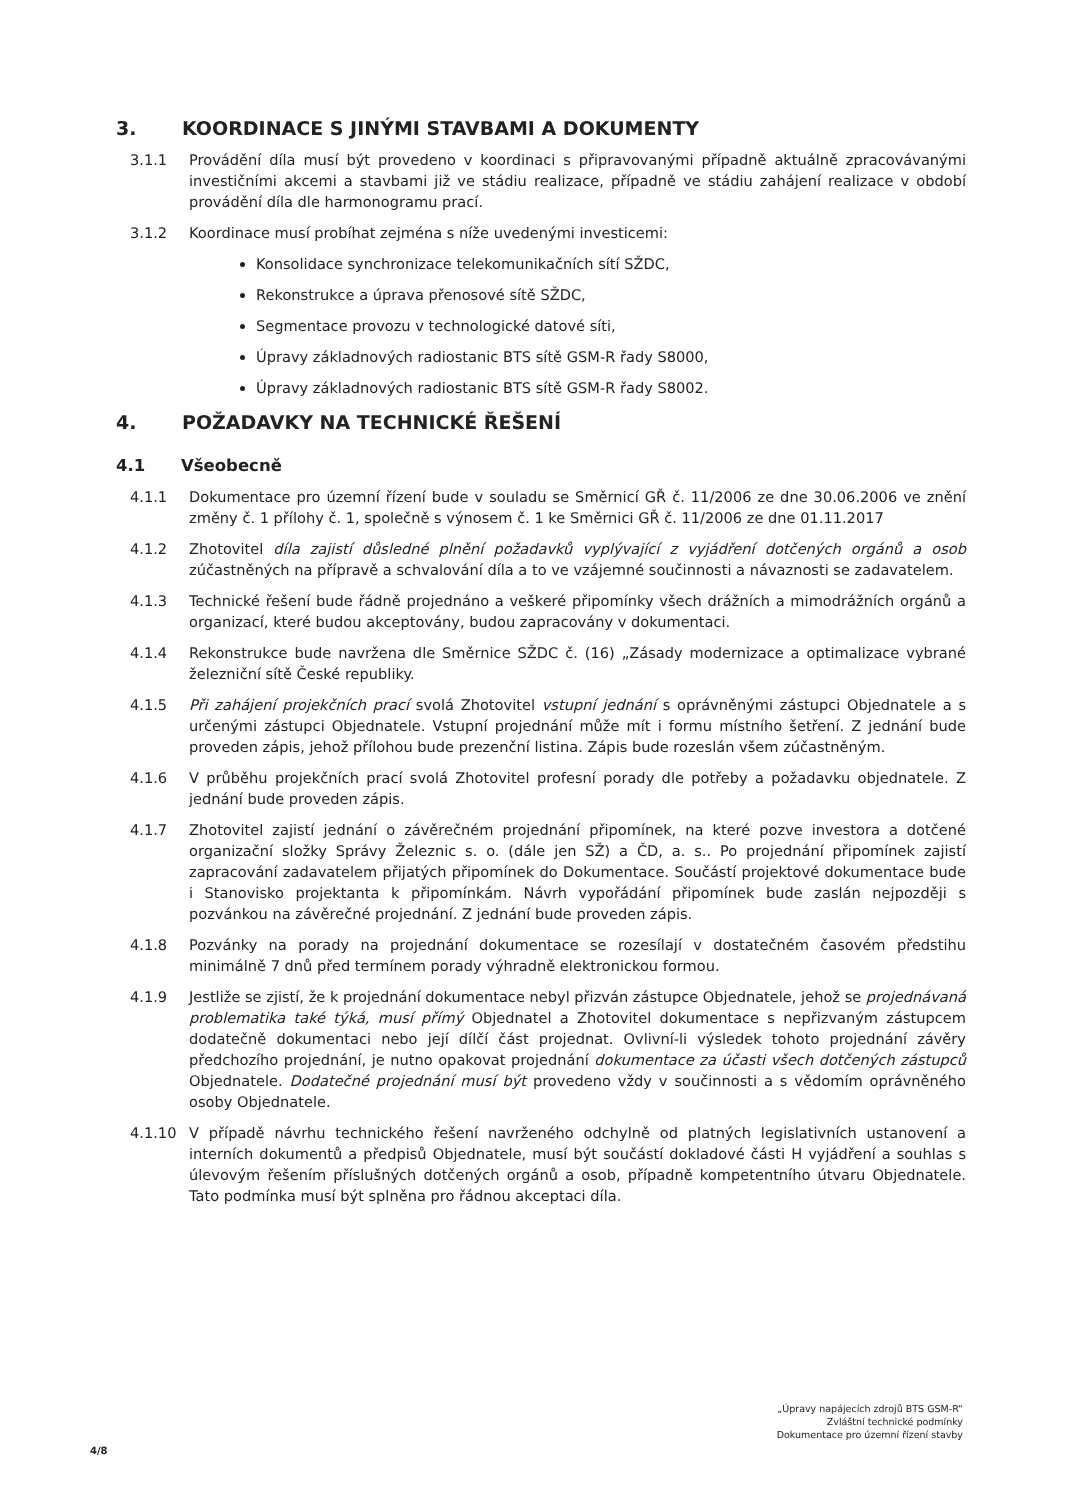3. KOORDINACE S JINÝMI STAVBAMI A DOKUMENTY
3.1.1 Provádění díla musí být provedeno v koordinaci s připravovanými případně aktuálně zpracovávanými investičními akcemi a stavbami již ve stádiu realizace, případně ve stádiu zahájení realizace v období provádění díla dle harmonogramu prací.
3.1.2 Koordinace musí probíhat zejména s níže uvedenými investicemi:
Konsolidace synchronizace telekomunikačních sítí SŽDC,
Rekonstrukce a úprava přenosové sítě SŽDC,
Segmentace provozu v technologické datové síti,
Úpravy základnových radiostanic BTS sítě GSM-R řady S8000,
Úpravy základnových radiostanic BTS sítě GSM-R řady S8002.
4. POŽADAVKY NA TECHNICKÉ ŘEŠENÍ
4.1 Všeobecně
4.1.1 Dokumentace pro územní řízení bude v souladu se Směrnicí GŘ č. 11/2006 ze dne 30.06.2006 ve znění změny č. 1 přílohy č. 1, společně s výnosem č. 1 ke Směrnici GŘ č. 11/2006 ze dne 01.11.2017
4.1.2 Zhotovitel díla zajistí důsledné plnění požadavků vyplývající z vyjádření dotčených orgánů a osob zúčastněných na přípravě a schvalování díla a to ve vzájemné součinnosti a návaznosti se zadavatelem.
4.1.3 Technické řešení bude řádně projednáno a veškeré připomínky všech drážních a mimodrážních orgánů a organizací, které budou akceptovány, budou zapracovány v dokumentaci.
4.1.4 Rekonstrukce bude navržena dle Směrnice SŽDC č. (16) „Zásady modernizace a optimalizace vybrané železniční sítě České republiky.
4.1.5 Při zahájení projekčních prací svolá Zhotovitel vstupní jednání s oprávněnými zástupci Objednatele a s určenými zástupci Objednatele. Vstupní projednání může mít i formu místního šetření. Z jednání bude proveden zápis, jehož přílohou bude prezenční listina. Zápis bude rozeslán všem zúčastněným.
4.1.6 V průběhu projekčních prací svolá Zhotovitel profesní porady dle potřeby a požadavku objednatele. Z jednání bude proveden zápis.
4.1.7 Zhotovitel zajistí jednání o závěrečném projednání připomínek, na které pozve investora a dotčené organizační složky Správy Železnic s. o. (dále jen SŽ) a ČD, a. s.. Po projednání připomínek zajistí zapracování zadavatelem přijatých připomínek do Dokumentace. Součástí projektové dokumentace bude i Stanovisko projektanta k připomínkám. Návrh vypořádání připomínek bude zaslán nejpozději s pozvánkou na závěrečné projednání. Z jednání bude proveden zápis.
4.1.8 Pozvánky na porady na projednání dokumentace se rozesílají v dostatečném časovém předstihu minimálně 7 dnů před termínem porady výhradně elektronickou formou.
4.1.9 Jestliže se zjistí, že k projednání dokumentace nebyl přizván zástupce Objednatele, jehož se projednávaná problematika také týká, musí přímý Objednatel a Zhotovitel dokumentace s nepřizvaným zástupcem dodatečně dokumentaci nebo její dílčí část projednat. Ovlivní-li výsledek tohoto projednání závěry předchozího projednání, je nutno opakovat projednání dokumentace za účasti všech dotčených zástupců Objednatele. Dodatečné projednání musí být provedeno vždy v součinnosti a s vědomím oprávněného osoby Objednatele.
4.1.10 V případě návrhu technického řešení navrženého odchylně od platných legislativních ustanovení a interních dokumentů a předpisů Objednatele, musí být součástí dokladové části H vyjádření a souhlas s úlevovým řešením příslušných dotčených orgánů a osob, případně kompetentního útvaru Objednatele. Tato podmínka musí být splněna pro řádnou akceptaci díla.
„Úpravy napájecích zdrojů BTS GSM-R“
Zvláštní technické podmínky
Dokumentace pro územní řízení stavby
4/8